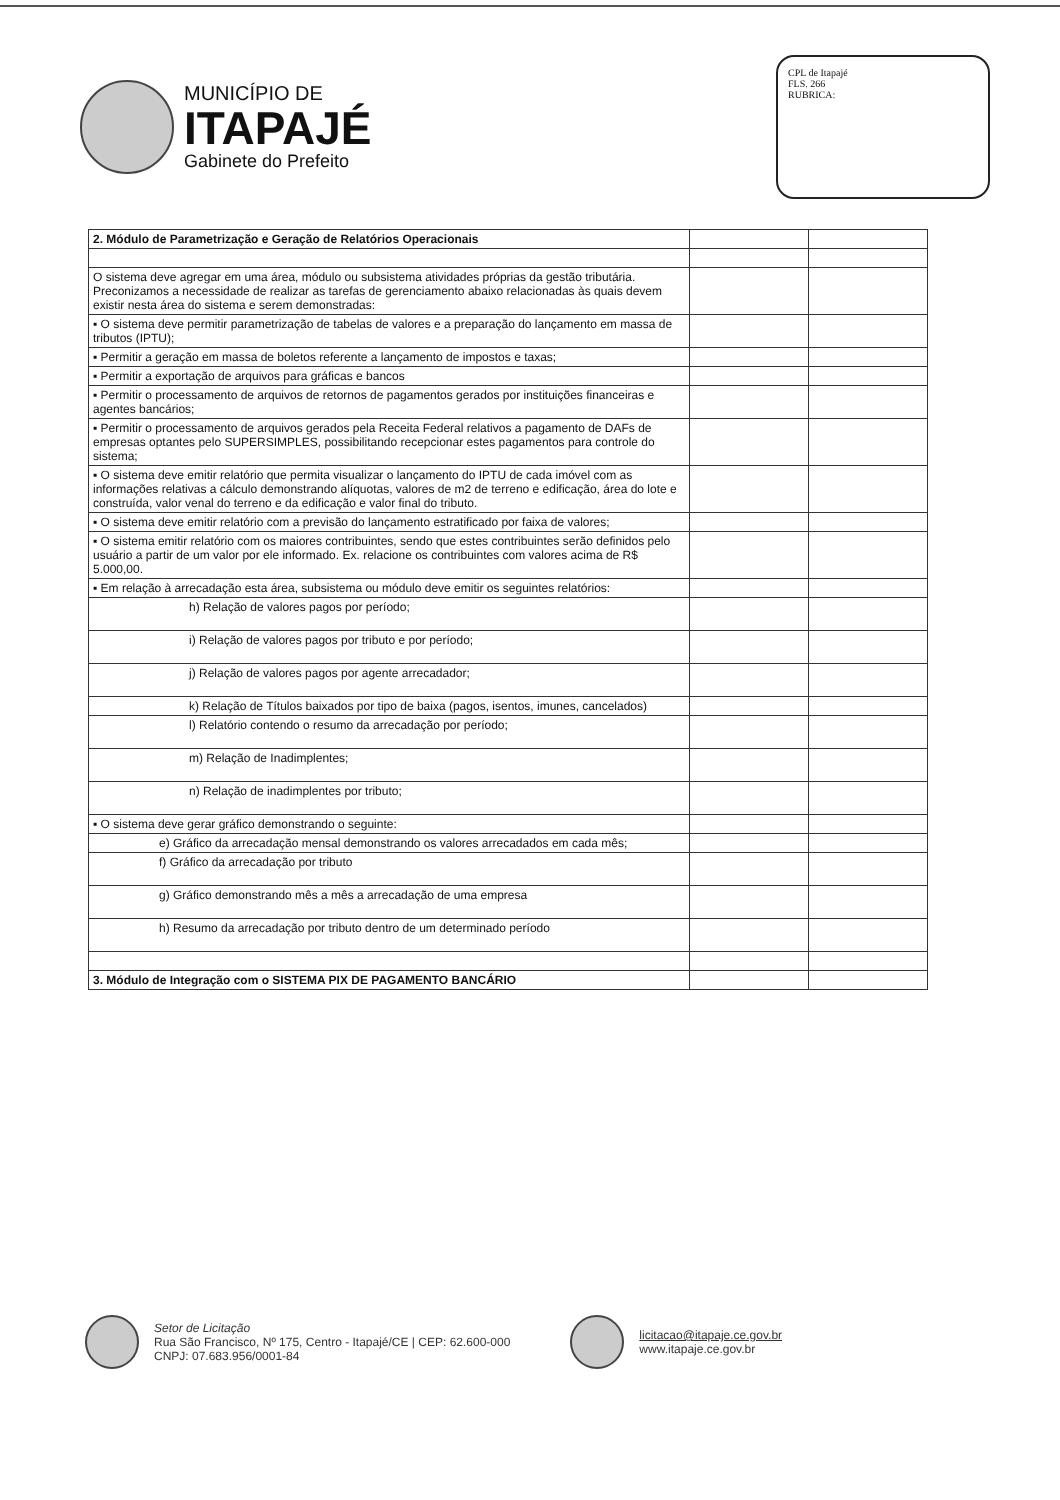MUNICÍPIO DE
ITAPAJÉ
Gabinete do Prefeito
CPL de Itapajé
FLS. 266
RUBRICA:
| 2. Módulo de Parametrização e Geração de Relatórios Operacionais | | |
| O sistema deve agregar em uma área, módulo ou subsistema atividades próprias da gestão tributária. Preconizamos a necessidade de realizar as tarefas de gerenciamento abaixo relacionadas às quais devem existir nesta área do sistema e serem demonstradas: | | |
| ▪ O sistema deve permitir parametrização de tabelas de valores e a preparação do lançamento em massa de tributos (IPTU); | | |
| ▪ Permitir a geração em massa de boletos referente a lançamento de impostos e taxas; | | |
| ▪ Permitir a exportação de arquivos para gráficas e bancos | | |
| ▪ Permitir o processamento de arquivos de retornos de pagamentos gerados por instituições financeiras e agentes bancários; | | |
| ▪ Permitir o processamento de arquivos gerados pela Receita Federal relativos a pagamento de DAFs de empresas optantes pelo SUPERSIMPLES, possibilitando recepcionar estes pagamentos para controle do sistema; | | |
| ▪ O sistema deve emitir relatório que permita visualizar o lançamento do IPTU de cada imóvel com as informações relativas a cálculo demonstrando alíquotas, valores de m2 de terreno e edificação, área do lote e construída, valor venal do terreno e da edificação e valor final do tributo. | | |
| ▪ O sistema deve emitir relatório com a previsão do lançamento estratificado por faixa de valores; | | |
| ▪ O sistema emitir relatório com os maiores contribuintes, sendo que estes contribuintes serão definidos pelo usuário a partir de um valor por ele informado. Ex. relacione os contribuintes com valores acima de R$ 5.000,00. | | |
| ▪ Em relação à arrecadação esta área, subsistema ou módulo deve emitir os seguintes relatórios: | | |
| h) Relação de valores pagos por período; | | |
| i) Relação de valores pagos por tributo e por período; | | |
| j) Relação de valores pagos por agente arrecadador; | | |
| k) Relação de Títulos baixados por tipo de baixa (pagos, isentos, imunes, cancelados) | | |
| l) Relatório contendo o resumo da arrecadação por período; | | |
| m) Relação de Inadimplentes; | | |
| n) Relação de inadimplentes por tributo; | | |
| ▪ O sistema deve gerar gráfico demonstrando o seguinte: | | |
| e) Gráfico da arrecadação mensal demonstrando os valores arrecadados em cada mês; | | |
| f) Gráfico da arrecadação por tributo | | |
| g) Gráfico demonstrando mês a mês a arrecadação de uma empresa | | |
| h) Resumo da arrecadação por tributo dentro de um determinado período | | |
| 3. Módulo de Integração com o SISTEMA PIX DE PAGAMENTO BANCÁRIO | | |
Setor de Licitação
Rua São Francisco, Nº 175, Centro - Itapajé/CE | CEP: 62.600-000
CNPJ: 07.683.956/0001-84
licitacao@itapaje.ce.gov.br
www.itapaje.ce.gov.br